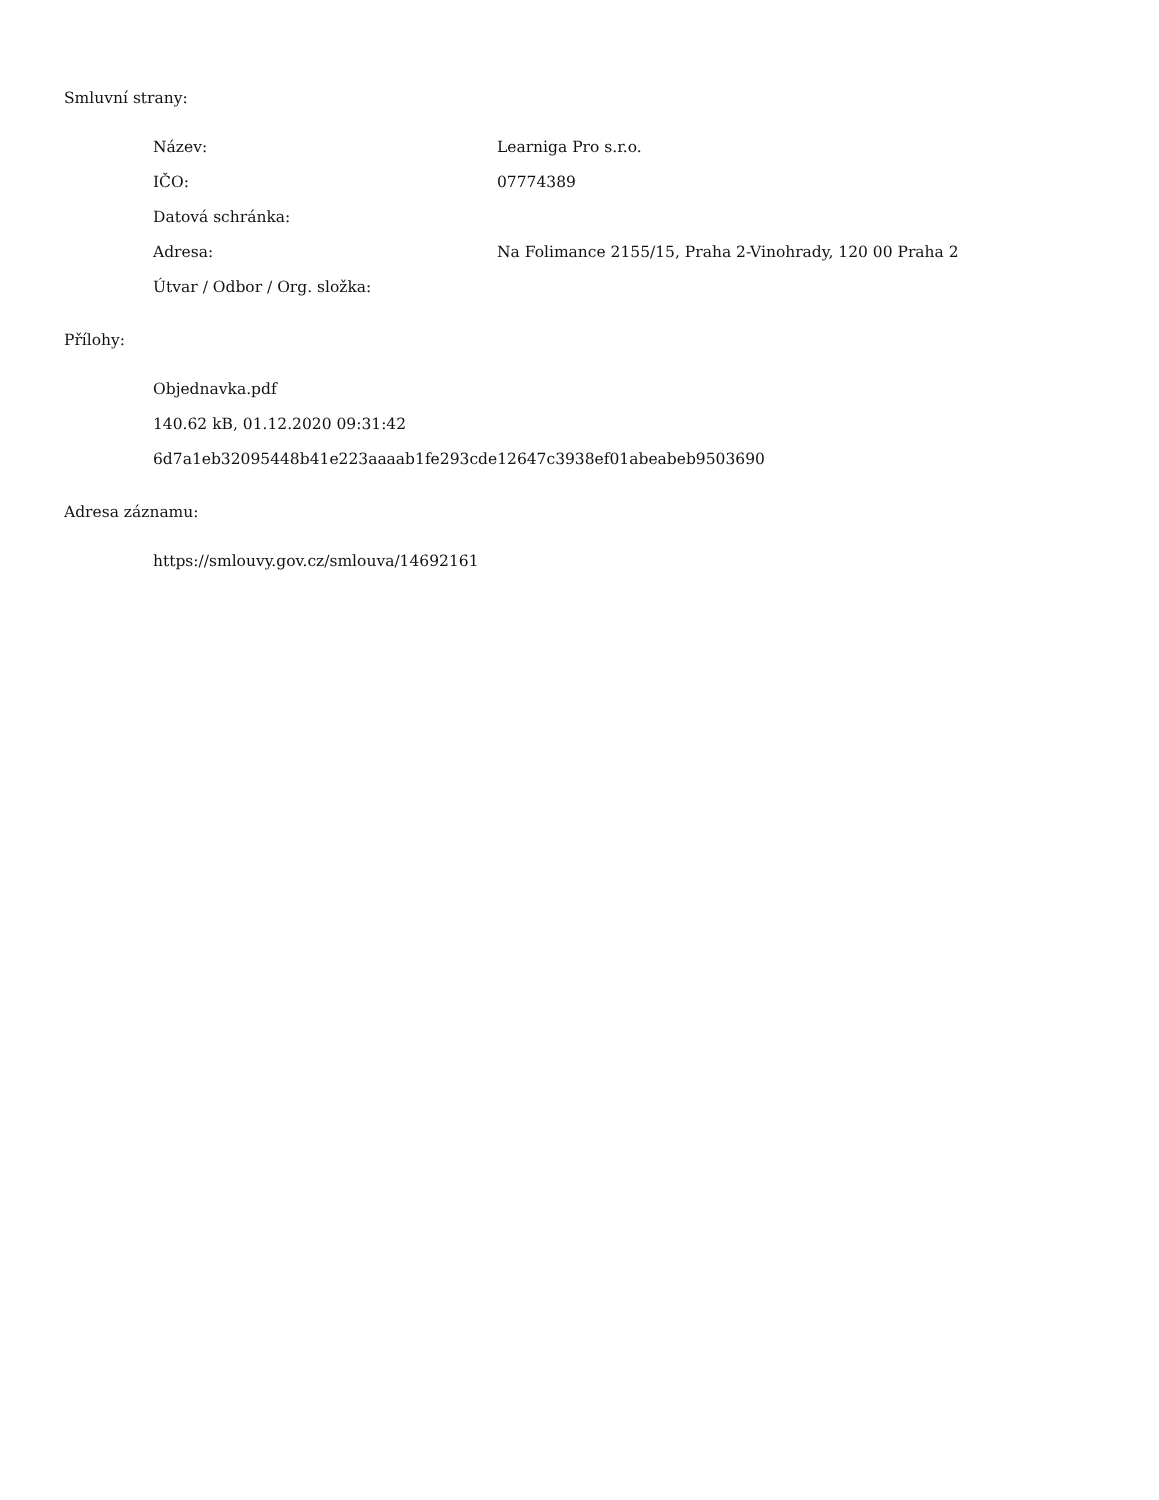Smluvní strany:
| Název: | Learniga Pro s.r.o. |
| IČO: | 07774389 |
| Datová schránka: | |
| Adresa: | Na Folimance 2155/15, Praha 2-Vinohrady, 120 00 Praha 2 |
| Útvar / Odbor / Org. složka: | |
Přílohy:
Objednavka.pdf
140.62 kB, 01.12.2020 09:31:42
6d7a1eb32095448b41e223aaaab1fe293cde12647c3938ef01abeabeb9503690
Adresa záznamu:
https://smlouvy.gov.cz/smlouva/14692161